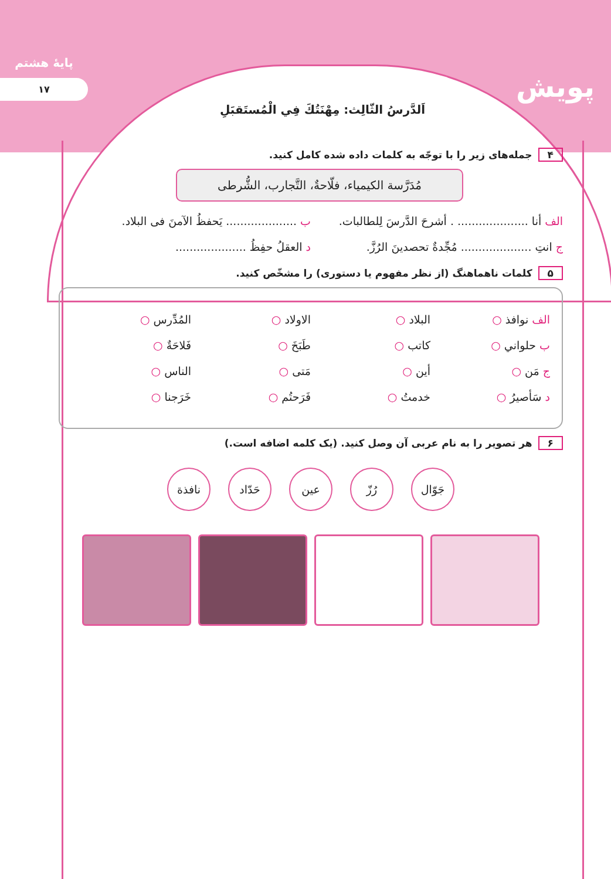پایهٔ هشتم
۱۷
پویش
اَلدَّرسُ الثّالِث: مِهْنَتُكَ فِي الْمُستَقبَلِ
۴ جمله‌های زیر را با توجّه به کلمات داده شده کامل کنید.
مُدَرَّسة الكيمياء، فلّاحةٌ، التَّجارب، الشُّرطى
الف أنا .................... . أشرحَ الدَّرسَ لِلطالبات.
ب .................... يَحفظُ الآمنَ فى البلاد.
ج انتِ .................... مُجِّدةٌ تحصدينَ الرُزَّ.
د العقلُ حفِظُ ....................
۵ کلمات ناهماهنگ (از نظر مفهوم یا دستوری) را مشخّص کنید.
الف نوافذ ○ البلاد ○ الاولاد ○ المُدِّرس ○
ب حلواني ○ كاتب ○ طَبَخَ ○ فَلاحَةٌ ○
ج مَن ○ أين ○ مَتى ○ الناس ○
د سَأصيرُ ○ خدمتُ ○ فَرَحتُم ○ خَرَجنا ○
۶ هر تصویر را به نام عربی آن وصل کنید. (یک کلمه اضافه است.)
جَوّال رُزّ عين حَدّاد نافذة